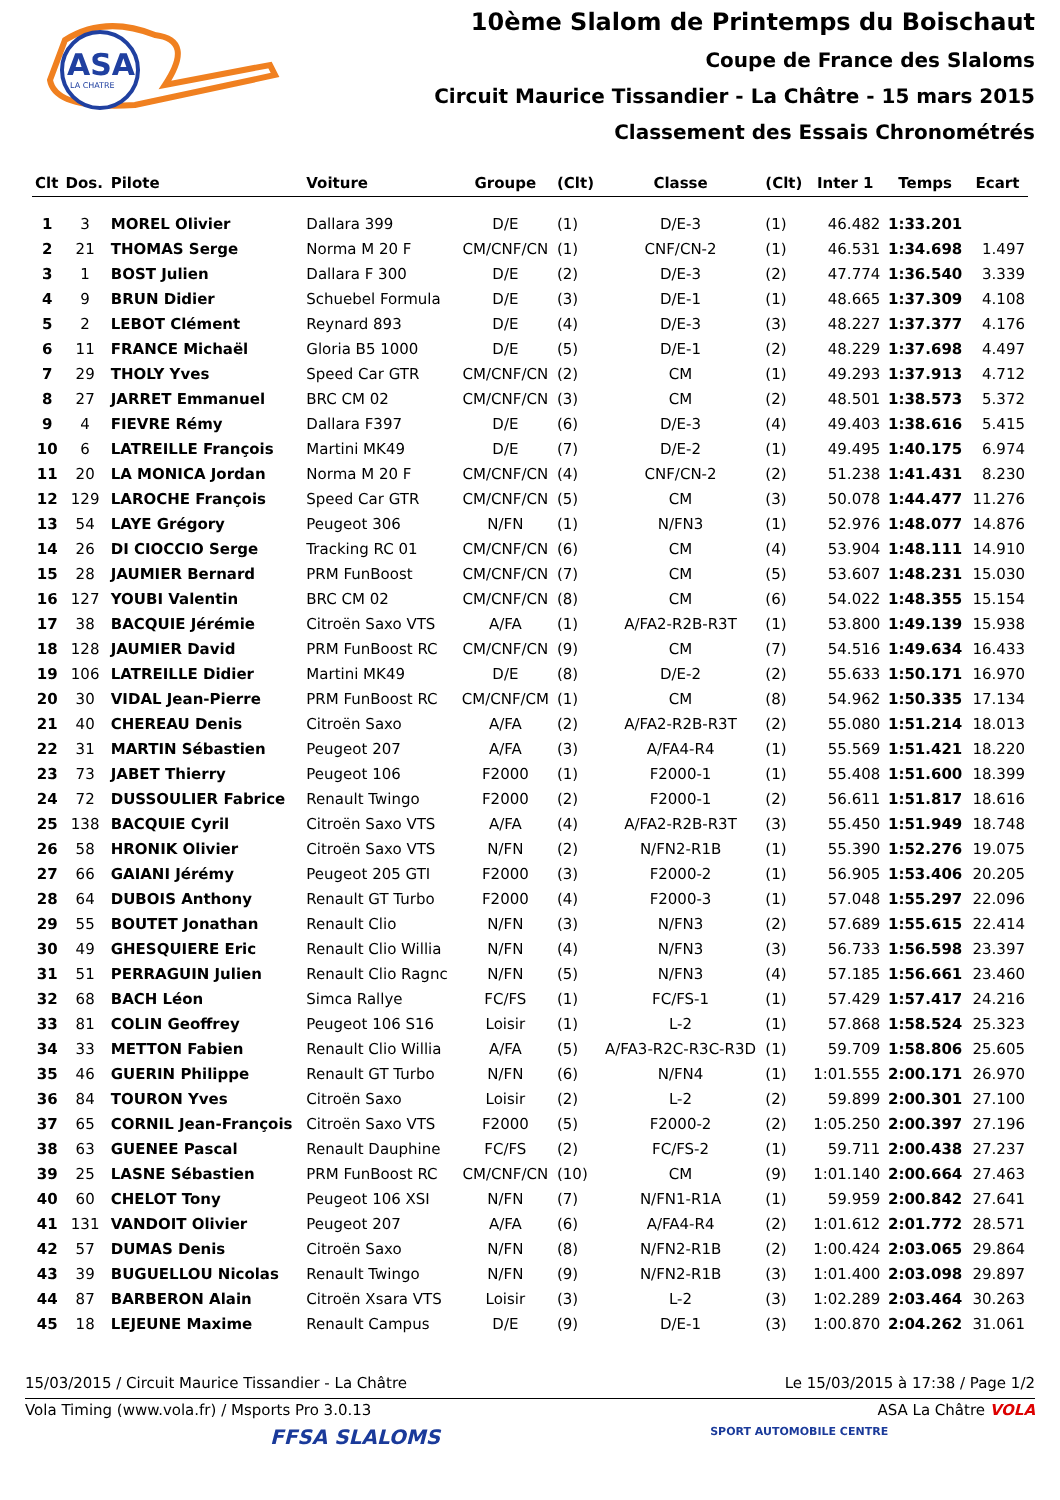ASA
LA CHATRE
10ème Slalom de Printemps du Boischaut
Coupe de France des Slaloms
Circuit Maurice Tissandier - La Châtre - 15 mars 2015
Classement des Essais Chronométrés
| Clt | Dos. | Pilote | Voiture | Groupe | (Clt) | Classe | (Clt) | Inter 1 | Temps | Ecart |
| --- | --- | --- | --- | --- | --- | --- | --- | --- | --- | --- |
| 1 | 3 | MOREL Olivier | Dallara 399 | D/E | (1) | D/E-3 | (1) | 46.482 | 1:33.201 | |
| 2 | 21 | THOMAS Serge | Norma M 20 F | CM/CNF/CN | (1) | CNF/CN-2 | (1) | 46.531 | 1:34.698 | 1.497 |
| 3 | 1 | BOST Julien | Dallara F 300 | D/E | (2) | D/E-3 | (2) | 47.774 | 1:36.540 | 3.339 |
| 4 | 9 | BRUN Didier | Schuebel Formula | D/E | (3) | D/E-1 | (1) | 48.665 | 1:37.309 | 4.108 |
| 5 | 2 | LEBOT Clément | Reynard 893 | D/E | (4) | D/E-3 | (3) | 48.227 | 1:37.377 | 4.176 |
| 6 | 11 | FRANCE Michaël | Gloria B5 1000 | D/E | (5) | D/E-1 | (2) | 48.229 | 1:37.698 | 4.497 |
| 7 | 29 | THOLY Yves | Speed Car GTR | CM/CNF/CN | (2) | CM | (1) | 49.293 | 1:37.913 | 4.712 |
| 8 | 27 | JARRET Emmanuel | BRC CM 02 | CM/CNF/CN | (3) | CM | (2) | 48.501 | 1:38.573 | 5.372 |
| 9 | 4 | FIEVRE Rémy | Dallara F397 | D/E | (6) | D/E-3 | (4) | 49.403 | 1:38.616 | 5.415 |
| 10 | 6 | LATREILLE François | Martini MK49 | D/E | (7) | D/E-2 | (1) | 49.495 | 1:40.175 | 6.974 |
| 11 | 20 | LA MONICA Jordan | Norma M 20 F | CM/CNF/CN | (4) | CNF/CN-2 | (2) | 51.238 | 1:41.431 | 8.230 |
| 12 | 129 | LAROCHE François | Speed Car GTR | CM/CNF/CN | (5) | CM | (3) | 50.078 | 1:44.477 | 11.276 |
| 13 | 54 | LAYE Grégory | Peugeot 306 | N/FN | (1) | N/FN3 | (1) | 52.976 | 1:48.077 | 14.876 |
| 14 | 26 | DI CIOCCIO Serge | Tracking RC 01 | CM/CNF/CN | (6) | CM | (4) | 53.904 | 1:48.111 | 14.910 |
| 15 | 28 | JAUMIER Bernard | PRM FunBoost | CM/CNF/CN | (7) | CM | (5) | 53.607 | 1:48.231 | 15.030 |
| 16 | 127 | YOUBI Valentin | BRC CM 02 | CM/CNF/CN | (8) | CM | (6) | 54.022 | 1:48.355 | 15.154 |
| 17 | 38 | BACQUIE Jérémie | Citroën Saxo VTS | A/FA | (1) | A/FA2-R2B-R3T | (1) | 53.800 | 1:49.139 | 15.938 |
| 18 | 128 | JAUMIER David | PRM FunBoost RC | CM/CNF/CN | (9) | CM | (7) | 54.516 | 1:49.634 | 16.433 |
| 19 | 106 | LATREILLE Didier | Martini MK49 | D/E | (8) | D/E-2 | (2) | 55.633 | 1:50.171 | 16.970 |
| 20 | 30 | VIDAL Jean-Pierre | PRM FunBoost RC | CM/CNF/CM | (1) | CM | (8) | 54.962 | 1:50.335 | 17.134 |
| 21 | 40 | CHEREAU Denis | Citroën Saxo | A/FA | (2) | A/FA2-R2B-R3T | (2) | 55.080 | 1:51.214 | 18.013 |
| 22 | 31 | MARTIN Sébastien | Peugeot 207 | A/FA | (3) | A/FA4-R4 | (1) | 55.569 | 1:51.421 | 18.220 |
| 23 | 73 | JABET Thierry | Peugeot 106 | F2000 | (1) | F2000-1 | (1) | 55.408 | 1:51.600 | 18.399 |
| 24 | 72 | DUSSOULIER Fabrice | Renault Twingo | F2000 | (2) | F2000-1 | (2) | 56.611 | 1:51.817 | 18.616 |
| 25 | 138 | BACQUIE Cyril | Citroën Saxo VTS | A/FA | (4) | A/FA2-R2B-R3T | (3) | 55.450 | 1:51.949 | 18.748 |
| 26 | 58 | HRONIK Olivier | Citroën Saxo VTS | N/FN | (2) | N/FN2-R1B | (1) | 55.390 | 1:52.276 | 19.075 |
| 27 | 66 | GAIANI Jérémy | Peugeot 205 GTI | F2000 | (3) | F2000-2 | (1) | 56.905 | 1:53.406 | 20.205 |
| 28 | 64 | DUBOIS Anthony | Renault GT Turbo | F2000 | (4) | F2000-3 | (1) | 57.048 | 1:55.297 | 22.096 |
| 29 | 55 | BOUTET Jonathan | Renault Clio | N/FN | (3) | N/FN3 | (2) | 57.689 | 1:55.615 | 22.414 |
| 30 | 49 | GHESQUIERE Eric | Renault Clio Willia | N/FN | (4) | N/FN3 | (3) | 56.733 | 1:56.598 | 23.397 |
| 31 | 51 | PERRAGUIN Julien | Renault Clio Ragnc | N/FN | (5) | N/FN3 | (4) | 57.185 | 1:56.661 | 23.460 |
| 32 | 68 | BACH Léon | Simca Rallye | FC/FS | (1) | FC/FS-1 | (1) | 57.429 | 1:57.417 | 24.216 |
| 33 | 81 | COLIN Geoffrey | Peugeot 106 S16 | Loisir | (1) | L-2 | (1) | 57.868 | 1:58.524 | 25.323 |
| 34 | 33 | METTON Fabien | Renault Clio Willia | A/FA | (5) | A/FA3-R2C-R3C-R3D | (1) | 59.709 | 1:58.806 | 25.605 |
| 35 | 46 | GUERIN Philippe | Renault GT Turbo | N/FN | (6) | N/FN4 | (1) | 1:01.555 | 2:00.171 | 26.970 |
| 36 | 84 | TOURON Yves | Citroën Saxo | Loisir | (2) | L-2 | (2) | 59.899 | 2:00.301 | 27.100 |
| 37 | 65 | CORNIL Jean-François | Citroën Saxo VTS | F2000 | (5) | F2000-2 | (2) | 1:05.250 | 2:00.397 | 27.196 |
| 38 | 63 | GUENEE Pascal | Renault Dauphine | FC/FS | (2) | FC/FS-2 | (1) | 59.711 | 2:00.438 | 27.237 |
| 39 | 25 | LASNE Sébastien | PRM FunBoost RC | CM/CNF/CN | (10) | CM | (9) | 1:01.140 | 2:00.664 | 27.463 |
| 40 | 60 | CHELOT Tony | Peugeot 106 XSI | N/FN | (7) | N/FN1-R1A | (1) | 59.959 | 2:00.842 | 27.641 |
| 41 | 131 | VANDOIT Olivier | Peugeot 207 | A/FA | (6) | A/FA4-R4 | (2) | 1:01.612 | 2:01.772 | 28.571 |
| 42 | 57 | DUMAS Denis | Citroën Saxo | N/FN | (8) | N/FN2-R1B | (2) | 1:00.424 | 2:03.065 | 29.864 |
| 43 | 39 | BUGUELLOU Nicolas | Renault Twingo | N/FN | (9) | N/FN2-R1B | (3) | 1:01.400 | 2:03.098 | 29.897 |
| 44 | 87 | BARBERON Alain | Citroën Xsara VTS | Loisir | (3) | L-2 | (3) | 1:02.289 | 2:03.464 | 30.263 |
| 45 | 18 | LEJEUNE Maxime | Renault Campus | D/E | (9) | D/E-1 | (3) | 1:00.870 | 2:04.262 | 31.061 |
15/03/2015 / Circuit Maurice Tissandier - La Châtre Le 15/03/2015 à 17:38 / Page 1/2
Vola Timing (www.vola.fr) / Msports Pro 3.0.13 ASA La Châtre VOLA
FFSA SLALOMS SPORT AUTOMOBILE CENTRE